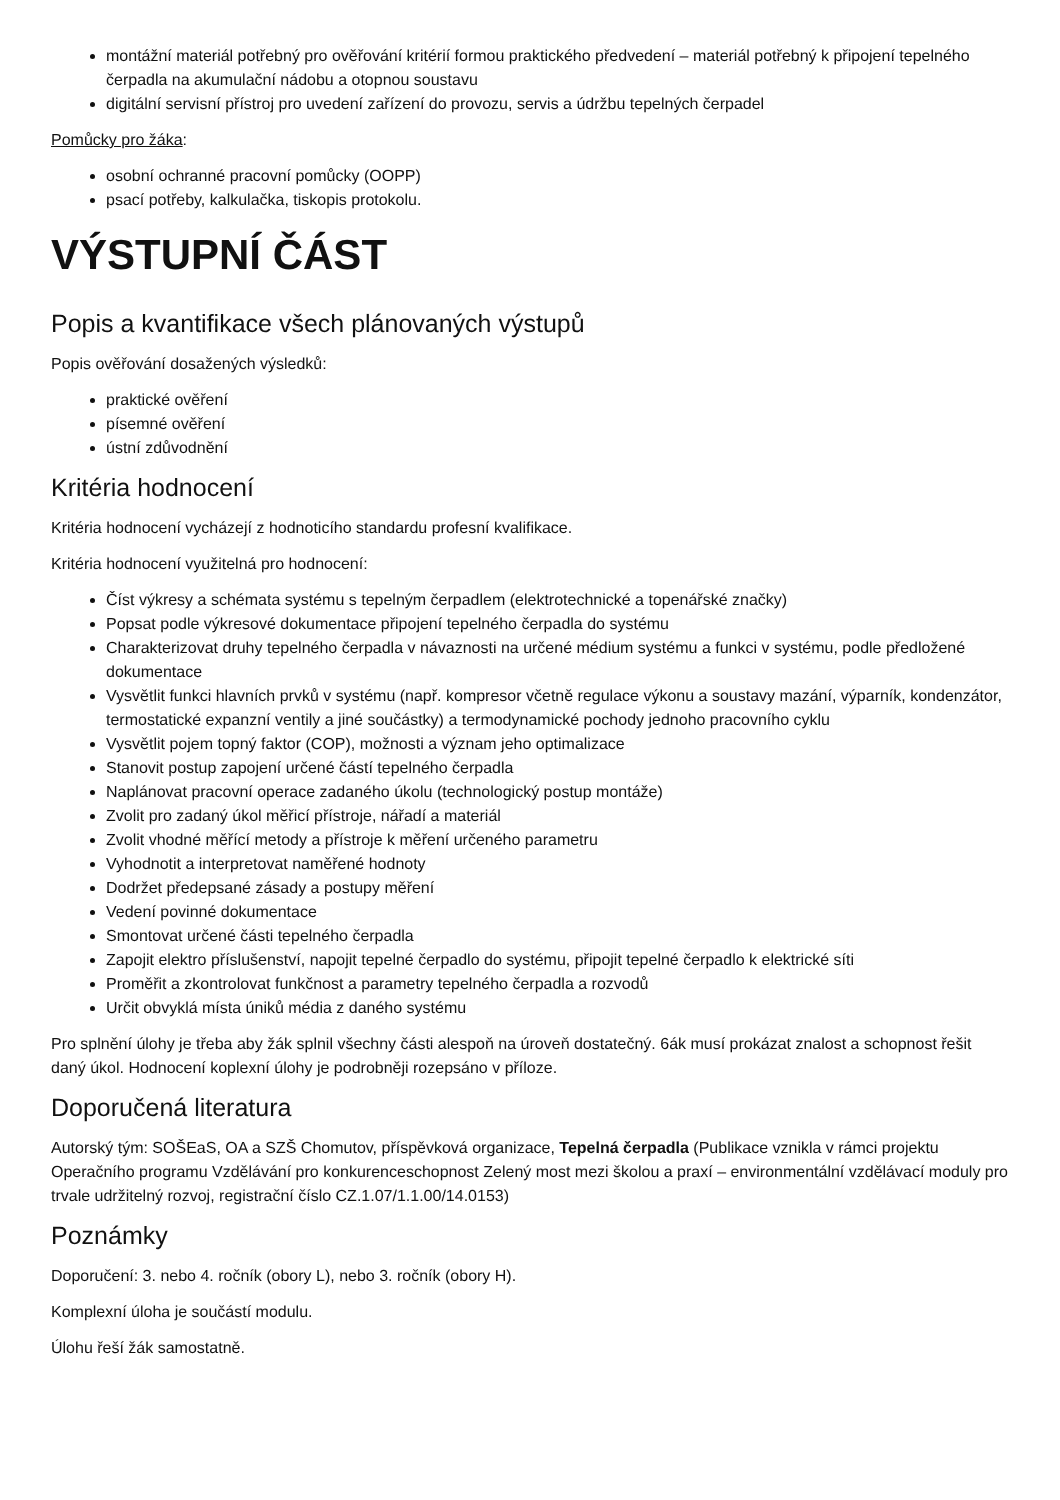montážní materiál potřebný pro ověřování kritérií formou praktického předvedení – materiál potřebný k připojení tepelného čerpadla na akumulační nádobu a otopnou soustavu
digitální servisní přístroj pro uvedení zařízení do provozu, servis a údržbu tepelných čerpadel
Pomůcky pro žáka:
osobní ochranné pracovní pomůcky (OOPP)
psací potřeby, kalkulačka, tiskopis protokolu.
VÝSTUPNÍ ČÁST
Popis a kvantifikace všech plánovaných výstupů
Popis ověřování dosažených výsledků:
praktické ověření
písemné ověření
ústní zdůvodnění
Kritéria hodnocení
Kritéria hodnocení vycházejí z hodnoticího standardu profesní kvalifikace.
Kritéria hodnocení využitelná pro hodnocení:
Číst výkresy a schémata systému s tepelným čerpadlem (elektrotechnické a topenářské značky)
Popsat podle výkresové dokumentace připojení tepelného čerpadla do systému
Charakterizovat druhy tepelného čerpadla v návaznosti na určené médium systému a funkci v systému, podle předložené dokumentace
Vysvětlit funkci hlavních prvků v systému (např. kompresor včetně regulace výkonu a soustavy mazání, výparník, kondenzátor, termostatické expanzní ventily a jiné součástky) a termodynamické pochody jednoho pracovního cyklu
Vysvětlit pojem topný faktor (COP), možnosti a význam jeho optimalizace
Stanovit postup zapojení určené částí tepelného čerpadla
Naplánovat pracovní operace zadaného úkolu (technologický postup montáže)
Zvolit pro zadaný úkol měřicí přístroje, nářadí a materiál
Zvolit vhodné měřící metody a přístroje k měření určeného parametru
Vyhodnotit a interpretovat naměřené hodnoty
Dodržet předepsané zásady a postupy měření
Vedení povinné dokumentace
Smontovat určené části tepelného čerpadla
Zapojit elektro příslušenství, napojit tepelné čerpadlo do systému, připojit tepelné čerpadlo k elektrické síti
Proměřit a zkontrolovat funkčnost a parametry tepelného čerpadla a rozvodů
Určit obvyklá místa úniků média z daného systému
Pro splnění úlohy je třeba aby žák splnil všechny části alespoň na úroveň dostatečný. 6ák musí prokázat znalost a schopnost řešit daný úkol. Hodnocení koplexní úlohy je podrobněji rozepsáno v příloze.
Doporučená literatura
Autorský tým: SOŠEaS, OA a SZŠ Chomutov, příspěvková organizace, Tepelná čerpadla (Publikace vznikla v rámci projektu Operačního programu Vzdělávání pro konkurenceschopnost Zelený most mezi školou a praxí – environmentální vzdělávací moduly pro trvale udržitelný rozvoj, registrační číslo CZ.1.07/1.1.00/14.0153)
Poznámky
Doporučení: 3. nebo 4. ročník (obory L), nebo 3. ročník (obory H).
Komplexní úloha je součástí modulu.
Úlohu řeší žák samostatně.